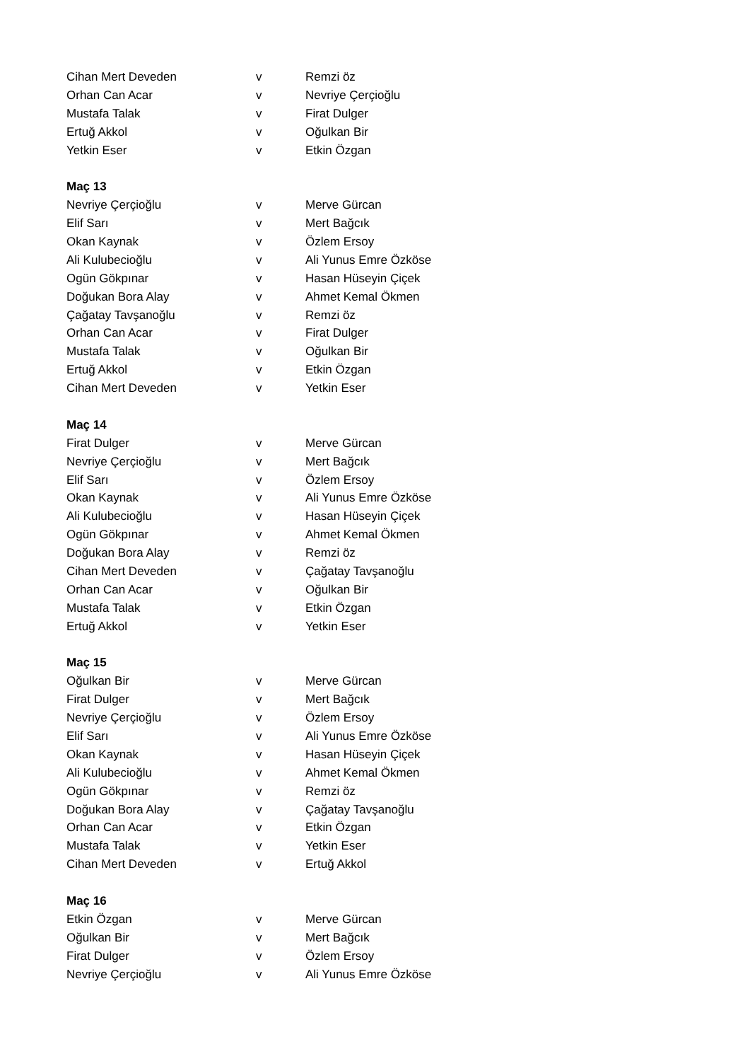| Cihan Mert Deveden | v | Remzi öz |
| Orhan Can Acar | v | Nevriye Çerçioğlu |
| Mustafa Talak | v | Firat Dulger |
| Ertuğ Akkol | v | Oğulkan Bir |
| Yetkin Eser | v | Etkin Özgan |
| Maç 13 | | |
| Nevriye Çerçioğlu | v | Merve Gürcan |
| Elif Sarı | v | Mert Bağcık |
| Okan Kaynak | v | Özlem Ersoy |
| Ali Kulubecioğlu | v | Ali Yunus Emre Özköse |
| Ogün Gökpınar | v | Hasan Hüseyin Çiçek |
| Doğukan Bora Alay | v | Ahmet Kemal Ökmen |
| Çağatay Tavşanoğlu | v | Remzi öz |
| Orhan Can Acar | v | Firat Dulger |
| Mustafa Talak | v | Oğulkan Bir |
| Ertuğ Akkol | v | Etkin Özgan |
| Cihan Mert Deveden | v | Yetkin Eser |
| Maç 14 | | |
| Firat Dulger | v | Merve Gürcan |
| Nevriye Çerçioğlu | v | Mert Bağcık |
| Elif Sarı | v | Özlem Ersoy |
| Okan Kaynak | v | Ali Yunus Emre Özköse |
| Ali Kulubecioğlu | v | Hasan Hüseyin Çiçek |
| Ogün Gökpınar | v | Ahmet Kemal Ökmen |
| Doğukan Bora Alay | v | Remzi öz |
| Cihan Mert Deveden | v | Çağatay Tavşanoğlu |
| Orhan Can Acar | v | Oğulkan Bir |
| Mustafa Talak | v | Etkin Özgan |
| Ertuğ Akkol | v | Yetkin Eser |
| Maç 15 | | |
| Oğulkan Bir | v | Merve Gürcan |
| Firat Dulger | v | Mert Bağcık |
| Nevriye Çerçioğlu | v | Özlem Ersoy |
| Elif Sarı | v | Ali Yunus Emre Özköse |
| Okan Kaynak | v | Hasan Hüseyin Çiçek |
| Ali Kulubecioğlu | v | Ahmet Kemal Ökmen |
| Ogün Gökpınar | v | Remzi öz |
| Doğukan Bora Alay | v | Çağatay Tavşanoğlu |
| Orhan Can Acar | v | Etkin Özgan |
| Mustafa Talak | v | Yetkin Eser |
| Cihan Mert Deveden | v | Ertuğ Akkol |
| Maç 16 | | |
| Etkin Özgan | v | Merve Gürcan |
| Oğulkan Bir | v | Mert Bağcık |
| Firat Dulger | v | Özlem Ersoy |
| Nevriye Çerçioğlu | v | Ali Yunus Emre Özköse |